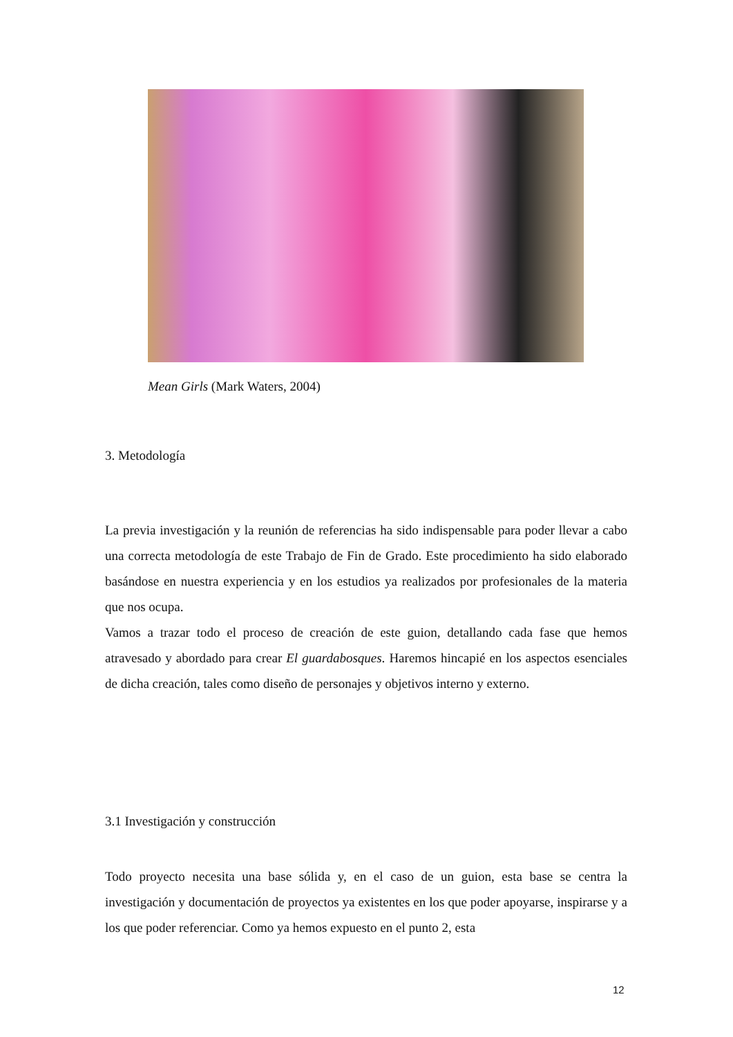Mean Girls (Mark Waters, 2004)
3. Metodología
La previa investigación y la reunión de referencias ha sido indispensable para poder llevar a cabo una correcta metodología de este Trabajo de Fin de Grado. Este procedimiento ha sido elaborado basándose en nuestra experiencia y en los estudios ya realizados por profesionales de la materia que nos ocupa.
Vamos a trazar todo el proceso de creación de este guion, detallando cada fase que hemos atravesado y abordado para crear El guardabosques. Haremos hincapié en los aspectos esenciales de dicha creación, tales como diseño de personajes y objetivos interno y externo.
3.1 Investigación y construcción
Todo proyecto necesita una base sólida y, en el caso de un guion, esta base se centra la investigación y documentación de proyectos ya existentes en los que poder apoyarse, inspirarse y a los que poder referenciar. Como ya hemos expuesto en el punto 2, esta
12